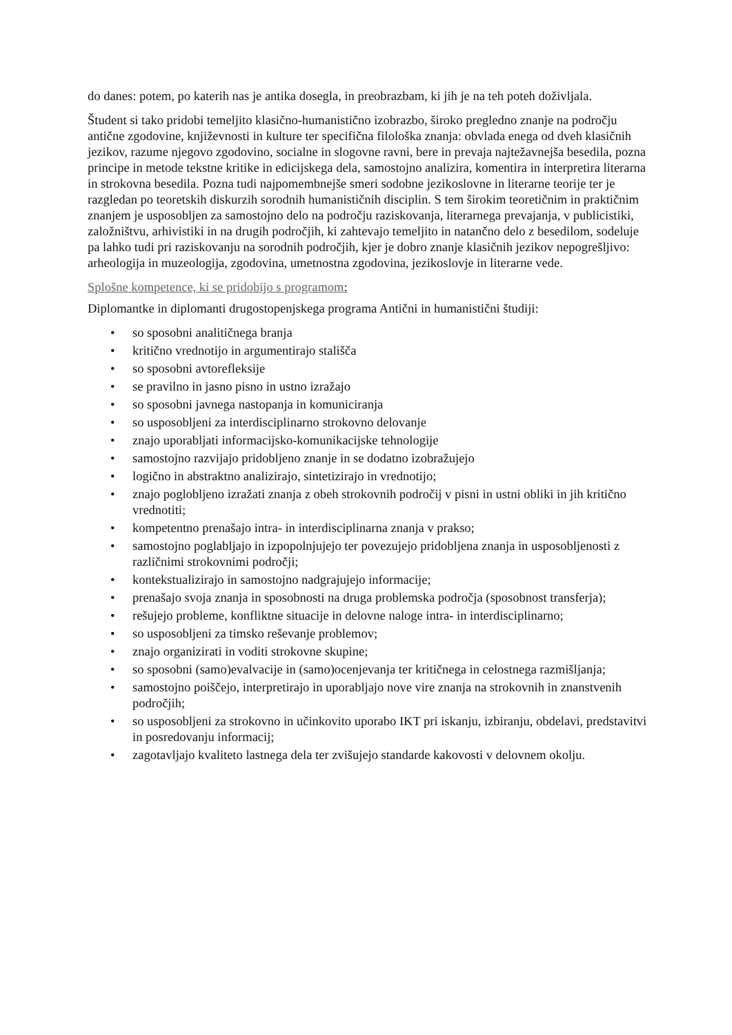do danes: potem, po katerih nas je antika dosegla, in preobrazbam, ki jih je na teh poteh doživljala.
Študent si tako pridobi temeljito klasično-humanistično izobrazbo, široko pregledno znanje na področju antične zgodovine, književnosti in kulture ter specifična filološka znanja: obvlada enega od dveh klasičnih jezikov, razume njegovo zgodovino, socialne in slogovne ravni, bere in prevaja najtežavnejša besedila, pozna principe in metode tekstne kritike in edicijskega dela, samostojno analizira, komentira in interpretira literarna in strokovna besedila. Pozna tudi najpomembnejše smeri sodobne jezikoslovne in literarne teorije ter je razgledan po teoretskih diskurzih sorodnih humanističnih disciplin. S tem širokim teoretičnim in praktičnim znanjem je usposobljen za samostojno delo na področju raziskovanja, literarnega prevajanja, v publicistiki, založništvu, arhivistiki in na drugih področjih, ki zahtevajo temeljito in natančno delo z besedilom, sodeluje pa lahko tudi pri raziskovanju na sorodnih področjih, kjer je dobro znanje klasičnih jezikov nepogrešljivo: arheologija in muzeologija, zgodovina, umetnostna zgodovina, jezikoslovje in literarne vede.
Splošne kompetence, ki se pridobijo s programom:
Diplomantke in diplomanti drugostopenjskega programa Antični in humanistični študiji:
• so sposobni analitičnega branja
• kritično vrednotijo in argumentirajo stališča
• so sposobni avtorefleksije
• se pravilno in jasno pisno in ustno izražajo
• so sposobni javnega nastopanja in komuniciranja
• so usposobljeni za interdisciplinarno strokovno delovanje
• znajo uporabljati informacijsko-komunikacijske tehnologije
• samostojno razvijajo pridobljeno znanje in se dodatno izobražujejo
• logično in abstraktno analizirajo, sintetizirajo in vrednotijo;
• znajo poglobljeno izražati znanja z obeh strokovnih področij v pisni in ustni obliki in jih kritično vrednotiti;
• kompetentno prenašajo intra- in interdisciplinarna znanja v prakso;
• samostojno poglabljajo in izpopolnjujejo ter povezujejo pridobljena znanja in usposobljenosti z različnimi strokovnimi področji;
• kontekstualizirajo in samostojno nadgrajujejo informacije;
• prenašajo svoja znanja in sposobnosti na druga problemska področja (sposobnost transferja);
• rešujejo probleme, konfliktne situacije in delovne naloge intra- in interdisciplinarno;
• so usposobljeni za timsko reševanje problemov;
• znajo organizirati in voditi strokovne skupine;
• so sposobni (samo)evalvacije in (samo)ocenjevanja ter kritičnega in celostnega razmišljanja;
• samostojno poiščejo, interpretirajo in uporabljajo nove vire znanja na strokovnih in znanstvenih področjih;
• so usposobljeni za strokovno in učinkovito uporabo IKT pri iskanju, izbiranju, obdelavi, predstavitvi in posredovanju informacij;
• zagotavljajo kvaliteto lastnega dela ter zvišujejo standarde kakovosti v delovnem okolju.